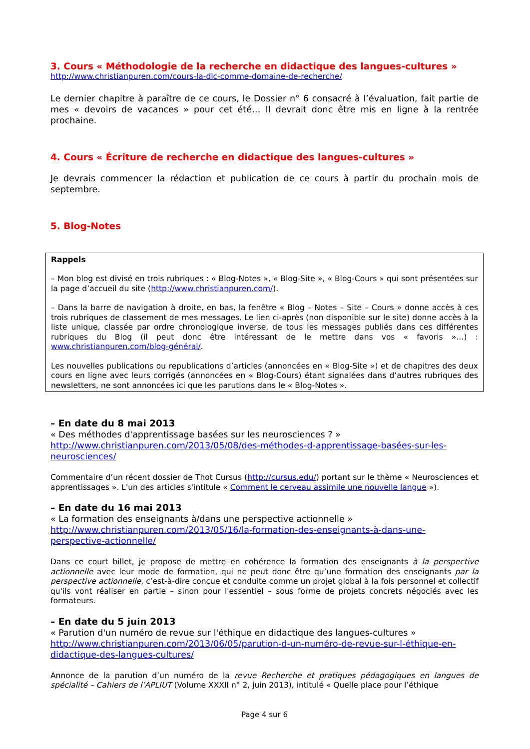3. Cours « Méthodologie de la recherche en didactique des langues-cultures »
http://www.christianpuren.com/cours-la-dlc-comme-domaine-de-recherche/
Le dernier chapitre à paraître de ce cours, le Dossier n° 6 consacré à l’évaluation, fait partie de mes « devoirs de vacances » pour cet été… Il devrait donc être mis en ligne à la rentrée prochaine.
4. Cours « Écriture de recherche en didactique des langues-cultures »
Je devrais commencer la rédaction et publication de ce cours à partir du prochain mois de septembre.
5. Blog-Notes
Rappels
– Mon blog est divisé en trois rubriques : « Blog-Notes », « Blog-Site », « Blog-Cours » qui sont présentées sur la page d’accueil du site (http://www.christianpuren.com/).
– Dans la barre de navigation à droite, en bas, la fenêtre « Blog – Notes – Site – Cours » donne accès à ces trois rubriques de classement de mes messages. Le lien ci-après (non disponible sur le site) donne accès à la liste unique, classée par ordre chronologique inverse, de tous les messages publiés dans ces différentes rubriques du Blog (il peut donc être intéressant de le mettre dans vos « favoris »…) : www.christianpuren.com/blog-général/.
Les nouvelles publications ou republications d’articles (annoncées en « Blog-Site ») et de chapitres des deux cours en ligne avec leurs corrigés (annoncées en « Blog-Cours) étant signalées dans d’autres rubriques des newsletters, ne sont annoncées ici que les parutions dans le « Blog-Notes ».
– En date du 8 mai 2013
« Des méthodes d'apprentissage basées sur les neurosciences ? »
http://www.christianpuren.com/2013/05/08/des-méthodes-d-apprentissage-basées-sur-les-neurosciences/
Commentaire d’un récent dossier de Thot Cursus (http://cursus.edu/) portant sur le thème « Neurosciences et apprentissages ». L'un des articles s'intitule « Comment le cerveau assimile une nouvelle langue »).
– En date du 16 mai 2013
« La formation des enseignants à/dans une perspective actionnelle »
http://www.christianpuren.com/2013/05/16/la-formation-des-enseignants-à-dans-une-perspective-actionnelle/
Dans ce court billet, je propose de mettre en cohérence la formation des enseignants à la perspective actionnelle avec leur mode de formation, qui ne peut donc être qu’une formation des enseignants par la perspective actionnelle, c’est-à-dire conçue et conduite comme un projet global à la fois personnel et collectif qu'ils vont réaliser en partie – sinon pour l'essentiel – sous forme de projets concrets négociés avec les formateurs.
– En date du 5 juin 2013
« Parution d'un numéro de revue sur l'éthique en didactique des langues-cultures »
http://www.christianpuren.com/2013/06/05/parution-d-un-numéro-de-revue-sur-l-éthique-en-didactique-des-langues-cultures/
Annonce de la parution d’un numéro de la revue Recherche et pratiques pédagogiques en langues de spécialité – Cahiers de l’APLIUT (Volume XXXII n° 2, juin 2013), intitulé « Quelle place pour l’éthique
Page 4 sur 6